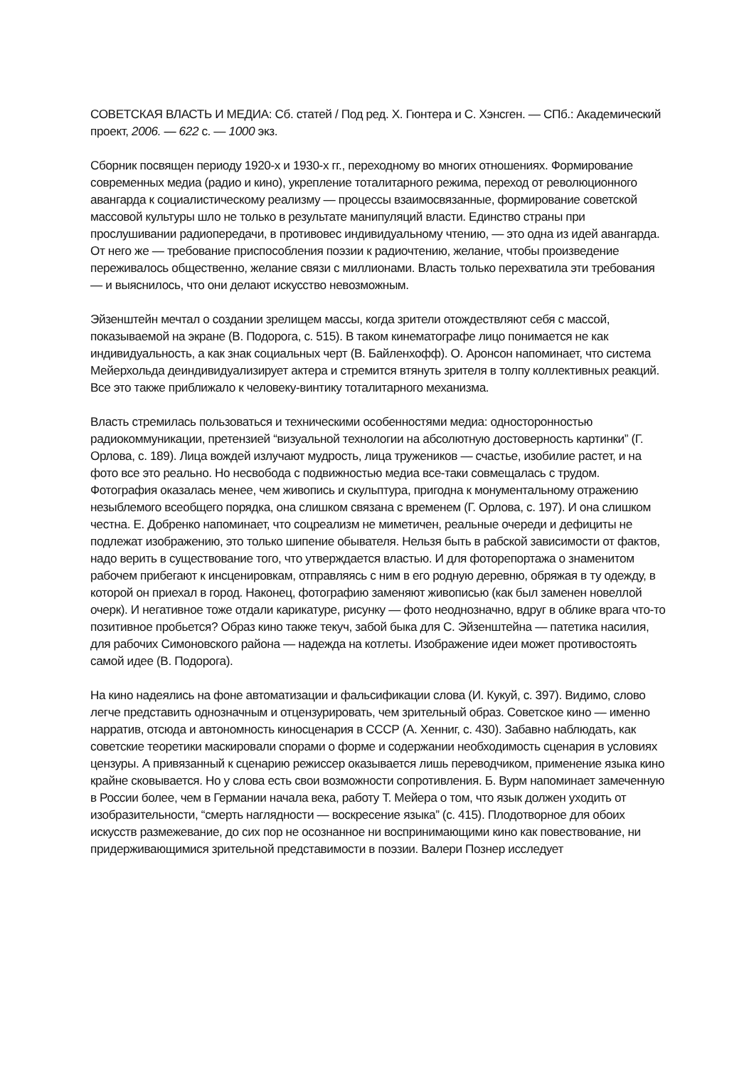СОВЕТСКАЯ ВЛАСТЬ И МЕДИА: Сб. статей / Под ред. Х. Гюнтера и С. Хэнсген. — СПб.: Академический проект, 2006. — 622 с. — 1000 экз.
Сборник посвящен периоду 1920-х и 1930-х гг., переходному во многих отношениях. Формирование современных медиа (радио и кино), укрепление тоталитарного режима, переход от революционного авангарда к социалистическому реализму — процессы взаимосвязанные, формирование советской массовой культуры шло не только в результате манипуляций власти. Единство страны при прослушивании радиопередачи, в противовес индивидуальному чтению, — это одна из идей авангарда. От него же — требование приспособления поэзии к радиочтению, желание, чтобы произведение переживалось общественно, желание связи с миллионами. Власть только перехватила эти требования — и выяснилось, что они делают искусство невозможным.
Эйзенштейн мечтал о создании зрелищем массы, когда зрители отождествляют себя с массой, показываемой на экране (В. Подорога, с. 515). В таком кинематографе лицо понимается не как индивидуальность, а как знак социальных черт (В. Байленхофф). О. Аронсон напоминает, что система Мейерхольда деиндивидуализирует актера и стремится втянуть зрителя в толпу коллективных реакций. Все это также приближало к человеку-винтику тоталитарного механизма.
Власть стремилась пользоваться и техническими особенностями медиа: односторонностью радиокоммуникации, претензией “визуальной технологии на абсолютную достоверность картинки” (Г. Орлова, с. 189). Лица вождей излучают мудрость, лица тружеников — счастье, изобилие растет, и на фото все это реально. Но несвобода с подвижностью медиа все-таки совмещалась с трудом. Фотография оказалась менее, чем живопись и скульптура, пригодна к монументальному отражению незыблемого всеобщего порядка, она слишком связана с временем (Г. Орлова, с. 197). И она слишком честна. Е. Добренко напоминает, что соцреализм не миметичен, реальные очереди и дефициты не подлежат изображению, это только шипение обывателя. Нельзя быть в рабской зависимости от фактов, надо верить в существование того, что утверждается властью. И для фоторепортажа о знаменитом рабочем прибегают к инсценировкам, отправляясь с ним в его родную деревню, обряжая в ту одежду, в которой он приехал в город. Наконец, фотографию заменяют живописью (как был заменен новеллой очерк). И негативное тоже отдали карикатуре, рисунку — фото неоднозначно, вдруг в облике врага что-то позитивное пробьется? Образ кино также текуч, забой быка для С. Эйзенштейна — патетика насилия, для рабочих Симоновского района — надежда на котлеты. Изображение идеи может противостоять самой идее (В. Подорога).
На кино надеялись на фоне автоматизации и фальсификации слова (И. Кукуй, с. 397). Видимо, слово легче представить однозначным и отцензурировать, чем зрительный образ. Советское кино — именно нарратив, отсюда и автономность киносценария в СССР (А. Хенниг, с. 430). Забавно наблюдать, как советские теоретики маскировали спорами о форме и содержании необходимость сценария в условиях цензуры. А привязанный к сценарию режиссер оказывается лишь переводчиком, применение языка кино крайне сковывается. Но у слова есть свои возможности сопротивления. Б. Вурм напоминает замеченную в России более, чем в Германии начала века, работу Т. Мейера о том, что язык должен уходить от изобразительности, “смерть наглядности — воскресение языка” (с. 415). Плодотворное для обоих искусств размежевание, до сих пор не осознанное ни воспринимающими кино как повествование, ни придерживающимися зрительной представимости в поэзии. Валери Познер исследует